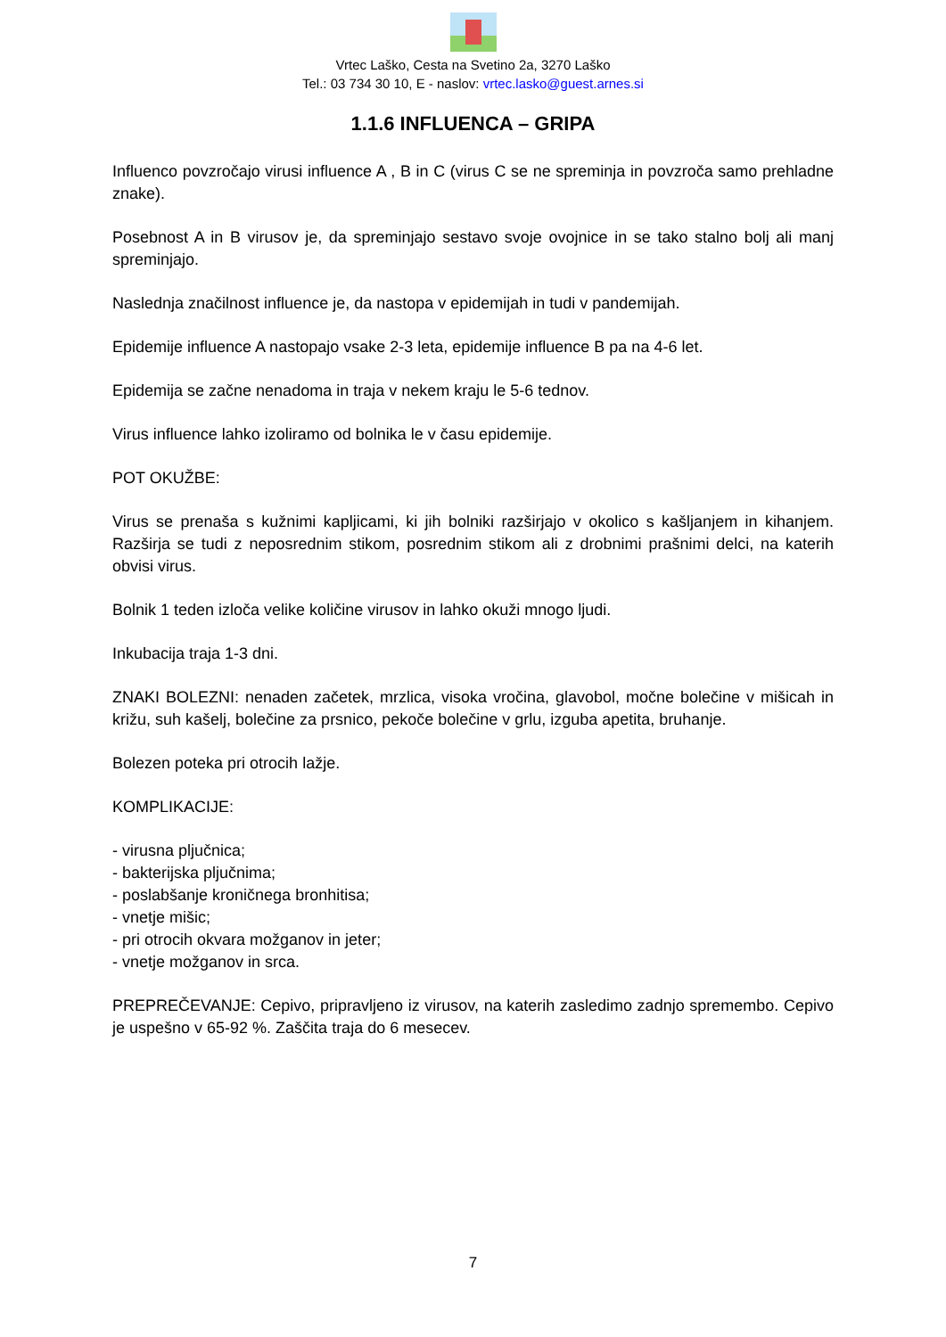Vrtec Laško, Cesta na Svetino 2a, 3270 Laško
Tel.: 03 734 30 10, E - naslov: vrtec.lasko@guest.arnes.si
1.1.6 INFLUENCA – GRIPA
Influenco povzročajo virusi influence A , B in C (virus C se ne spreminja in povzroča samo prehladne znake).
Posebnost A in B virusov je, da spreminjajo sestavo svoje ovojnice in se tako stalno bolj ali manj spreminjajo.
Naslednja značilnost influence je, da nastopa v epidemijah in tudi v pandemijah.
Epidemije influence A nastopajo vsake 2-3 leta, epidemije influence B pa na 4-6 let.
Epidemija se začne nenadoma in traja v nekem kraju le 5-6 tednov.
Virus influence lahko izoliramo od bolnika le v času epidemije.
POT OKUŽBE:
Virus se prenaša s kužnimi kapljicami, ki jih bolniki razširjajo v okolico s kašljanjem in kihanjem. Razširja se tudi z neposrednim stikom, posrednim stikom ali z drobnimi prašnimi delci, na katerih obvisi virus.
Bolnik 1 teden izloča velike količine virusov in lahko okuži mnogo ljudi.
Inkubacija traja 1-3 dni.
ZNAKI BOLEZNI: nenaden začetek, mrzlica, visoka vročina, glavobol, močne bolečine v mišicah in križu, suh kašelj, bolečine za prsnico, pekoče bolečine v grlu, izguba apetita, bruhanje.
Bolezen poteka pri otrocih lažje.
KOMPLIKACIJE:
- virusna pljučnica;
- bakterijska pljučnima;
- poslabšanje kroničnega bronhitisa;
- vnetje mišic;
- pri otrocih okvara možganov in jeter;
- vnetje možganov in srca.
PREPREČEVANJE: Cepivo, pripravljeno iz virusov, na katerih zasledimo zadnjo spremembo. Cepivo je uspešno v 65-92 %. Zaščita traja do 6 mesecev.
7